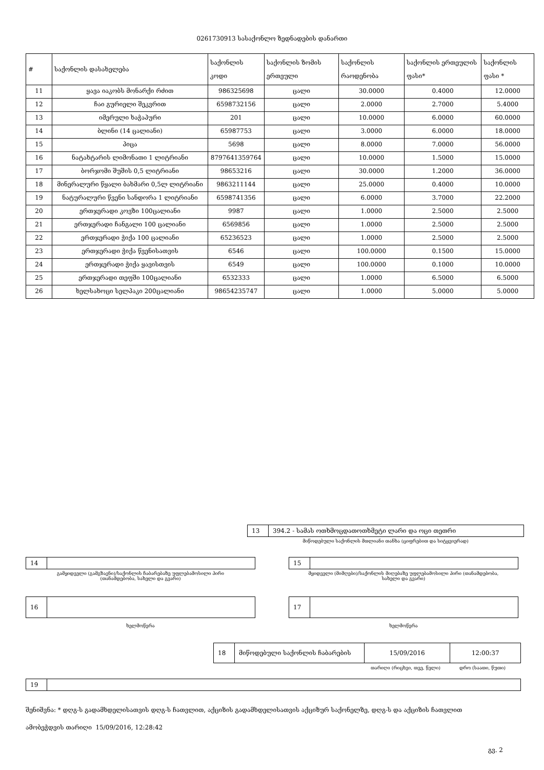0261730913 სასაქონლო ზედნადების დანართი
| # | საქონლის დასახელება | საქონლის კოდი | საქონლის ზომის ერთეული | საქონლის რაოდენობა | საქონლის ერთეულის ფასი* | საქონლის ფასი * |
| --- | --- | --- | --- | --- | --- | --- |
| 11 | ყავა იაკობს მონარქი რძით | 986325698 | ცალი | 30.0000 | 0.4000 | 12.0000 |
| 12 | ჩაი გურიელი შეკვრით | 6598732156 | ცალი | 2.0000 | 2.7000 | 5.4000 |
| 13 | იმერული ხაჭაპური | 201 | ცალი | 10.0000 | 6.0000 | 60.0000 |
| 14 | ბლინი (14 ცალიანი) | 65987753 | ცალი | 3.0000 | 6.0000 | 18.0000 |
| 15 | პიცა | 5698 | ცალი | 8.0000 | 7.0000 | 56.0000 |
| 16 | ნატახტარის ლიმონათი 1 ლიტრიანი | 8797641359764 | ცალი | 10.0000 | 1.5000 | 15.0000 |
| 17 | ბორჯომი შუშის 0,5 ლიტრიანი | 98653216 | ცალი | 30.0000 | 1.2000 | 36.0000 |
| 18 | მინერალური წყალი ბახმარი 0,5ლ ლიტრიანი | 9863211144 | ცალი | 25.0000 | 0.4000 | 10.0000 |
| 19 | ნატურალური წვენი სანდორა 1 ლიტრიანი | 6598741356 | ცალი | 6.0000 | 3.7000 | 22.2000 |
| 20 | ერთჯერადი კოვზი 100ცალიანი | 9987 | ცალი | 1.0000 | 2.5000 | 2.5000 |
| 21 | ერთჯერადი ჩანგალი 100 ცალიანი | 6569856 | ცალი | 1.0000 | 2.5000 | 2.5000 |
| 22 | ერთჯერადი ჭიქა 100 ცალიანი | 65236523 | ცალი | 1.0000 | 2.5000 | 2.5000 |
| 23 | ერთჯერადი ჭიქა წვენისათვის | 6546 | ცალი | 100.0000 | 0.1500 | 15.0000 |
| 24 | ერთჯერადი ჭიქა ყავისთვის | 6549 | ცალი | 100.0000 | 0.1000 | 10.0000 |
| 25 | ერთჯერადი თეფში 100ცალიანი | 6532333 | ცალი | 1.0000 | 6.5000 | 6.5000 |
| 26 | ხელსახოცი სელპაკი 200ცალიანი | 98654235747 | ცალი | 1.0000 | 5.0000 | 5.0000 |
| 13 | 394.2 - სამას ოთხმოცდათოთხმეტი ლარი და ოცი თეთრი |
მიწოდებული საქონლის მთლიანი თანხა (ციფრებით და სიტყვიერად)
| 14 | |
გამყიდველი (გამგზავნი)/საქონლის ჩაბარებაზე უფლებამოსილი პირი
(თანამდებობა, სახელი და გვარი)
| 15 | |
მყიდველი (მიმღები)/საქონლის მიღებაზე უფლებამოსილი პირი (თანამდებობა,
სახელი და გვარი)
| 16 | |
ხელმოწერა
| 17 | |
ხელმოწერა
| 18 | მიწოდებული საქონლის ჩაბარების | 15/09/2016 | 12:00:37 |
თარიღი (რიცხვი, თვე, წელი) დრო (საათი, წუთი)
| 19 | |
შენიშვნა: * დღგ-ს გადამხდელისათვის დღგ-ს ჩათვლით, აქციზის გადამხდელისათვის აქციზურ საქონელზე, დღგ-ს და აქციზის ჩათვლით
ამობეჭდვის თარიღი 15/09/2016, 12:28:42
გვ. 2